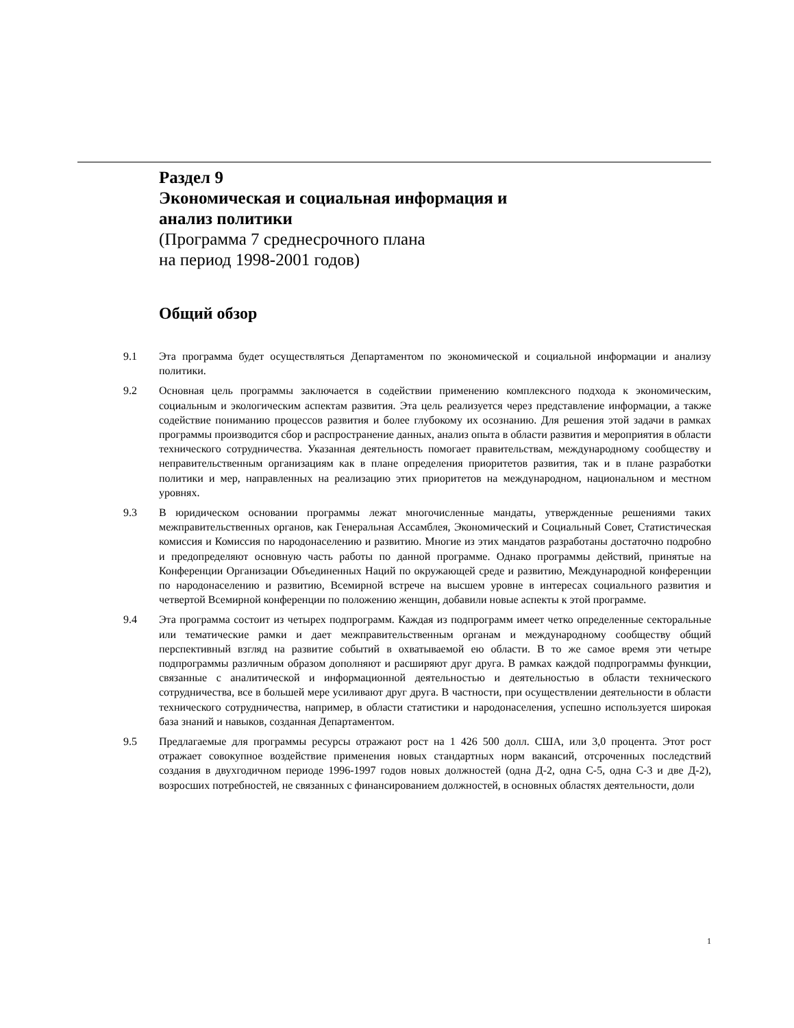Раздел 9
Экономическая и социальная информация и
анализ политики
(Программа 7 среднесрочного плана
на период 1998-2001 годов)
Общий обзор
9.1 Эта программа будет осуществляться Департаментом по экономической и социальной информации и анализу политики.
9.2 Основная цель программы заключается в содействии применению комплексного подхода к экономическим, социальным и экологическим аспектам развития. Эта цель реализуется через представление информации, а также содействие пониманию процессов развития и более глубокому их осознанию. Для решения этой задачи в рамках программы производится сбор и распространение данных, анализ опыта в области развития и мероприятия в области технического сотрудничества. Указанная деятельность помогает правительствам, международному сообществу и неправительственным организациям как в плане определения приоритетов развития, так и в плане разработки политики и мер, направленных на реализацию этих приоритетов на международном, национальном и местном уровнях.
9.3 В юридическом основании программы лежат многочисленные мандаты, утвержденные решениями таких межправительственных органов, как Генеральная Ассамблея, Экономический и Социальный Совет, Статистическая комиссия и Комиссия по народонаселению и развитию. Многие из этих мандатов разработаны достаточно подробно и предопределяют основную часть работы по данной программе. Однако программы действий, принятые на Конференции Организации Объединенных Наций по окружающей среде и развитию, Международной конференции по народонаселению и развитию, Всемирной встрече на высшем уровне в интересах социального развития и четвертой Всемирной конференции по положению женщин, добавили новые аспекты к этой программе.
9.4 Эта программа состоит из четырех подпрограмм. Каждая из подпрограмм имеет четко определенные секторальные или тематические рамки и дает межправительственным органам и международному сообществу общий перспективный взгляд на развитие событий в охватываемой ею области. В то же самое время эти четыре подпрограммы различным образом дополняют и расширяют друг друга. В рамках каждой подпрограммы функции, связанные с аналитической и информационной деятельностью и деятельностью в области технического сотрудничества, все в большей мере усиливают друг друга. В частности, при осуществлении деятельности в области технического сотрудничества, например, в области статистики и народонаселения, успешно используется широкая база знаний и навыков, созданная Департаментом.
9.5 Предлагаемые для программы ресурсы отражают рост на 1 426 500 долл. США, или 3,0 процента. Этот рост отражает совокупное воздействие применения новых стандартных норм вакансий, отсроченных последствий создания в двухгодичном периоде 1996-1997 годов новых должностей (одна Д-2, одна С-5, одна С-3 и две Д-2), возросших потребностей, не связанных с финансированием должностей, в основных областях деятельности, доли
1